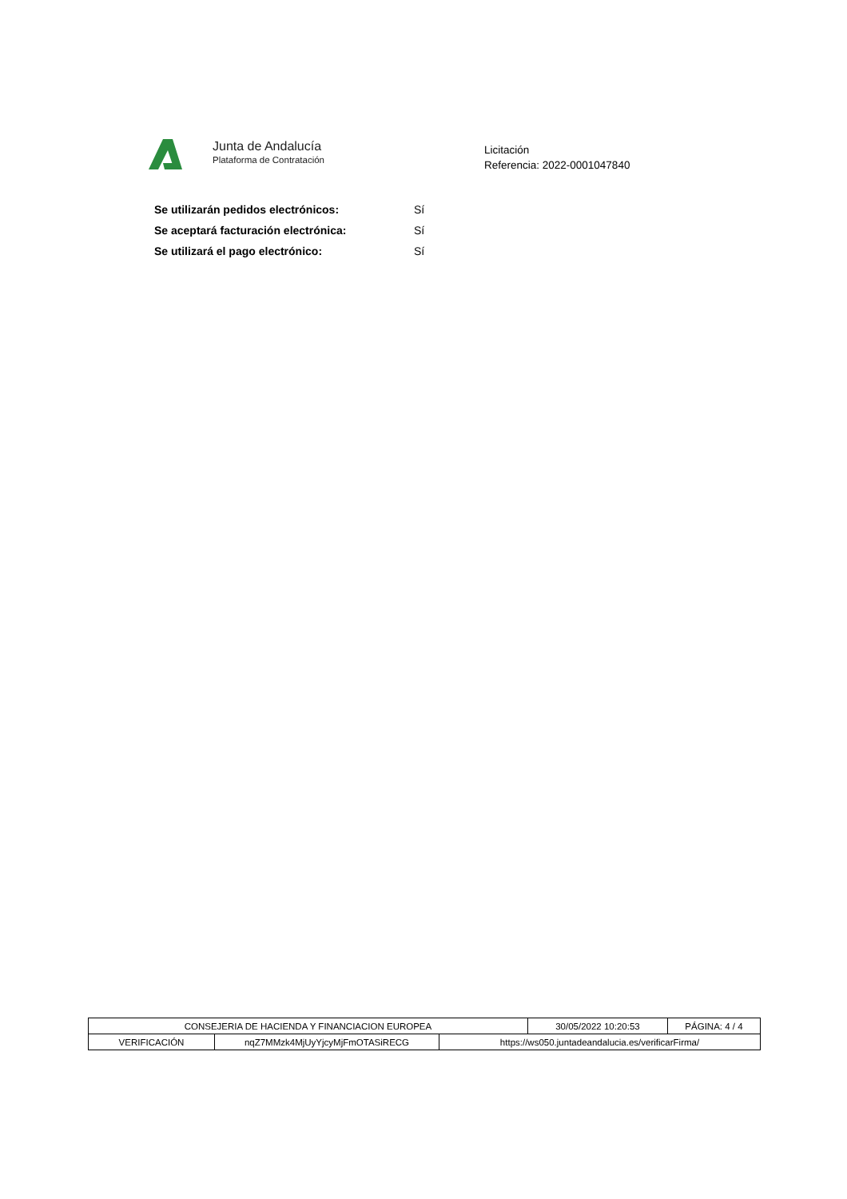Junta de Andalucía
Plataforma de Contratación
Licitación
Referencia: 2022-0001047840
Se utilizarán pedidos electrónicos: Sí
Se aceptará facturación electrónica: Sí
Se utilizará el pago electrónico: Sí
| CONSEJERIA DE HACIENDA Y FINANCIACION EUROPEA | | | 30/05/2022 10:20:53 | PÁGINA: 4 / 4 |
| VERIFICACIÓN | nqZ7MMzk4MjUyYjcyMjFmOTASiRECG | https://ws050.juntadeandalucia.es/verificarFirma/ | | |